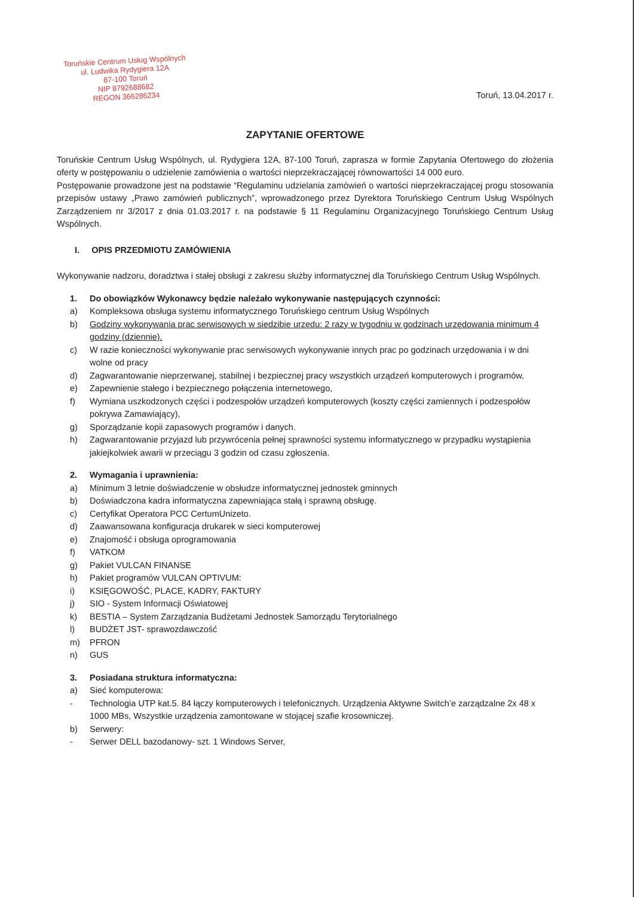Toruńskie Centrum Usług Wspólnych
ul. Ludwika Rydygiera 12A
87-100 Toruń
NIP 8792688682
REGON 366286234
Toruń, 13.04.2017 r.
ZAPYTANIE OFERTOWE
Toruńskie Centrum Usług Wspólnych, ul. Rydygiera 12A, 87-100 Toruń, zaprasza w formie Zapytania Ofertowego do złożenia oferty w postępowaniu o udzielenie zamówienia o wartości nieprzekraczającej równowartości 14 000 euro.
Postępowanie prowadzone jest na podstawie “Regulaminu udzielania zamówień o wartości nieprzekraczającej progu stosowania przepisów ustawy „Prawo zamówień publicznych”, wprowadzonego przez Dyrektora Toruńskiego Centrum Usług Wspólnych Zarządzeniem nr 3/2017 z dnia 01.03.2017 r. na podstawie § 11 Regulaminu Organizacyjnego Toruńskiego Centrum Usług Wspólnych.
I. OPIS PRZEDMIOTU ZAMÓWIENIA
Wykonywanie nadzoru, doradztwa i stałej obsługi z zakresu służby informatycznej dla Toruńskiego Centrum Usług Wspólnych.
1. Do obowiązków Wykonawcy będzie należało wykonywanie następujących czynności:
a) Kompleksowa obsługa systemu informatycznego Toruńskiego centrum Usług Wspólnych
b) Godziny wykonywania prac serwisowych w siedzibie urzędu: 2 razy w tygodniu w godzinach urzędowania minimum 4 godziny (dziennie).
c) W razie konieczności wykonywanie prac serwisowych wykonywanie innych prac po godzinach urzędowania i w dni wolne od pracy
d) Zagwarantowanie nieprzerwanej, stabilnej i bezpiecznej pracy wszystkich urządzeń komputerowych i programów,
e) Zapewnienie stałego i bezpiecznego połączenia internetowego,
f) Wymiana uszkodzonych części i podzespołów urządzeń komputerowych (koszty części zamiennych i podzespołów pokrywa Zamawiający),
g) Sporządzanie kopii zapasowych programów i danych.
h) Zagwarantowanie przyjazd lub przywrócenia pełnej sprawności systemu informatycznego w przypadku wystąpienia jakiejkolwiek awarii w przeciągu 3 godzin od czasu zgłoszenia.
2. Wymagania i uprawnienia:
a) Minimum 3 letnie doświadczenie w obsłudze informatycznej jednostek gminnych
b) Doświadczona kadra informatyczna zapewniająca stałą i sprawną obsługę.
c) Certyfikat Operatora PCC CertumUnizeto.
d) Zaawansowana konfiguracja drukarek w sieci komputerowej
e) Znajomość i obsługa oprogramowania
f) VATKOM
g) Pakiet VULCAN FINANSE
h) Pakiet programów VULCAN OPTIVUM:
i) KSIĘGOWOŚĆ, PLACE, KADRY, FAKTURY
j) SIO - System Informacji Oświatowej
k) BESTIA – System Zarządzania Budżetami Jednostek Samorządu Terytorialnego
l) BUDŻET JST- sprawozdawczość
m) PFRON
n) GUS
3. Posiadana struktura informatyczna:
a) Sieć komputerowa:
- Technologia UTP kat.5. 84 łączy komputerowych i telefonicznych. Urządzenia Aktywne Switch’e zarządzalne 2x 48 x 1000 MBs, Wszystkie urządzenia zamontowane w stojącej szafie krosowniczej.
b) Serwery:
- Serwer DELL bazodanowy- szt. 1 Windows Server,